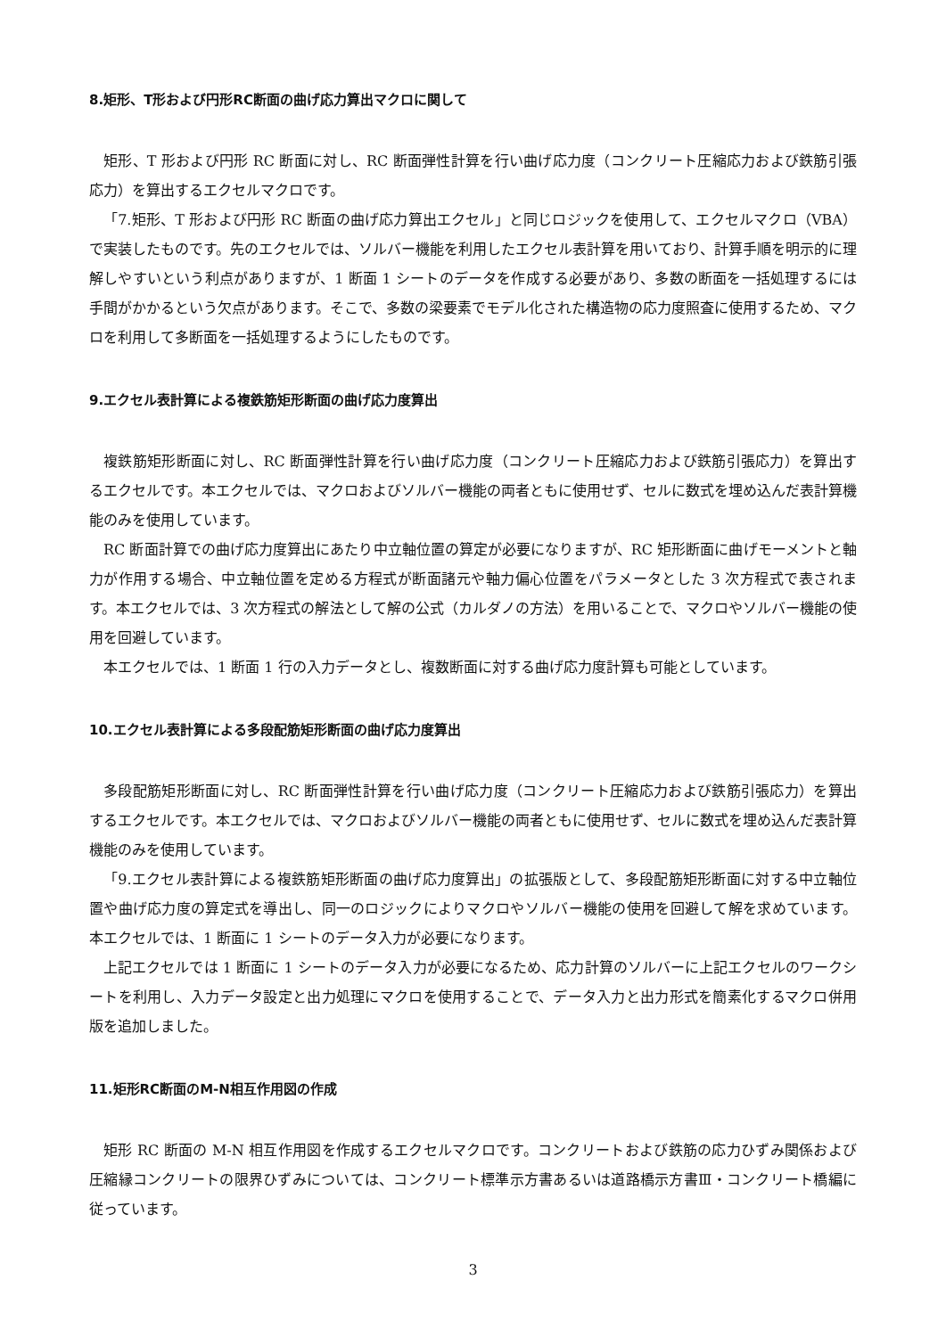8.矩形、T形および円形RC断面の曲げ応力算出マクロに関して
矩形、T 形および円形 RC 断面に対し、RC 断面弾性計算を行い曲げ応力度（コンクリート圧縮応力および鉄筋引張応力）を算出するエクセルマクロです。
「7.矩形、T 形および円形 RC 断面の曲げ応力算出エクセル」と同じロジックを使用して、エクセルマクロ（VBA）で実装したものです。先のエクセルでは、ソルバー機能を利用したエクセル表計算を用いており、計算手順を明示的に理解しやすいという利点がありますが、1 断面 1 シートのデータを作成する必要があり、多数の断面を一括処理するには手間がかかるという欠点があります。そこで、多数の梁要素でモデル化された構造物の応力度照査に使用するため、マクロを利用して多断面を一括処理するようにしたものです。
9.エクセル表計算による複鉄筋矩形断面の曲げ応力度算出
複鉄筋矩形断面に対し、RC 断面弾性計算を行い曲げ応力度（コンクリート圧縮応力および鉄筋引張応力）を算出するエクセルです。本エクセルでは、マクロおよびソルバー機能の両者ともに使用せず、セルに数式を埋め込んだ表計算機能のみを使用しています。
RC 断面計算での曲げ応力度算出にあたり中立軸位置の算定が必要になりますが、RC 矩形断面に曲げモーメントと軸力が作用する場合、中立軸位置を定める方程式が断面諸元や軸力偏心位置をパラメータとした 3 次方程式で表されます。本エクセルでは、3 次方程式の解法として解の公式（カルダノの方法）を用いることで、マクロやソルバー機能の使用を回避しています。
本エクセルでは、1 断面 1 行の入力データとし、複数断面に対する曲げ応力度計算も可能としています。
10.エクセル表計算による多段配筋矩形断面の曲げ応力度算出
多段配筋矩形断面に対し、RC 断面弾性計算を行い曲げ応力度（コンクリート圧縮応力および鉄筋引張応力）を算出するエクセルです。本エクセルでは、マクロおよびソルバー機能の両者ともに使用せず、セルに数式を埋め込んだ表計算機能のみを使用しています。
「9.エクセル表計算による複鉄筋矩形断面の曲げ応力度算出」の拡張版として、多段配筋矩形断面に対する中立軸位置や曲げ応力度の算定式を導出し、同一のロジックによりマクロやソルバー機能の使用を回避して解を求めています。本エクセルでは、1 断面に 1 シートのデータ入力が必要になります。
上記エクセルでは 1 断面に 1 シートのデータ入力が必要になるため、応力計算のソルバーに上記エクセルのワークシートを利用し、入力データ設定と出力処理にマクロを使用することで、データ入力と出力形式を簡素化するマクロ併用版を追加しました。
11.矩形RC断面のM-N相互作用図の作成
矩形 RC 断面の M-N 相互作用図を作成するエクセルマクロです。コンクリートおよび鉄筋の応力ひずみ関係および圧縮縁コンクリートの限界ひずみについては、コンクリート標準示方書あるいは道路橋示方書Ⅲ・コンクリート橋編に従っています。
3